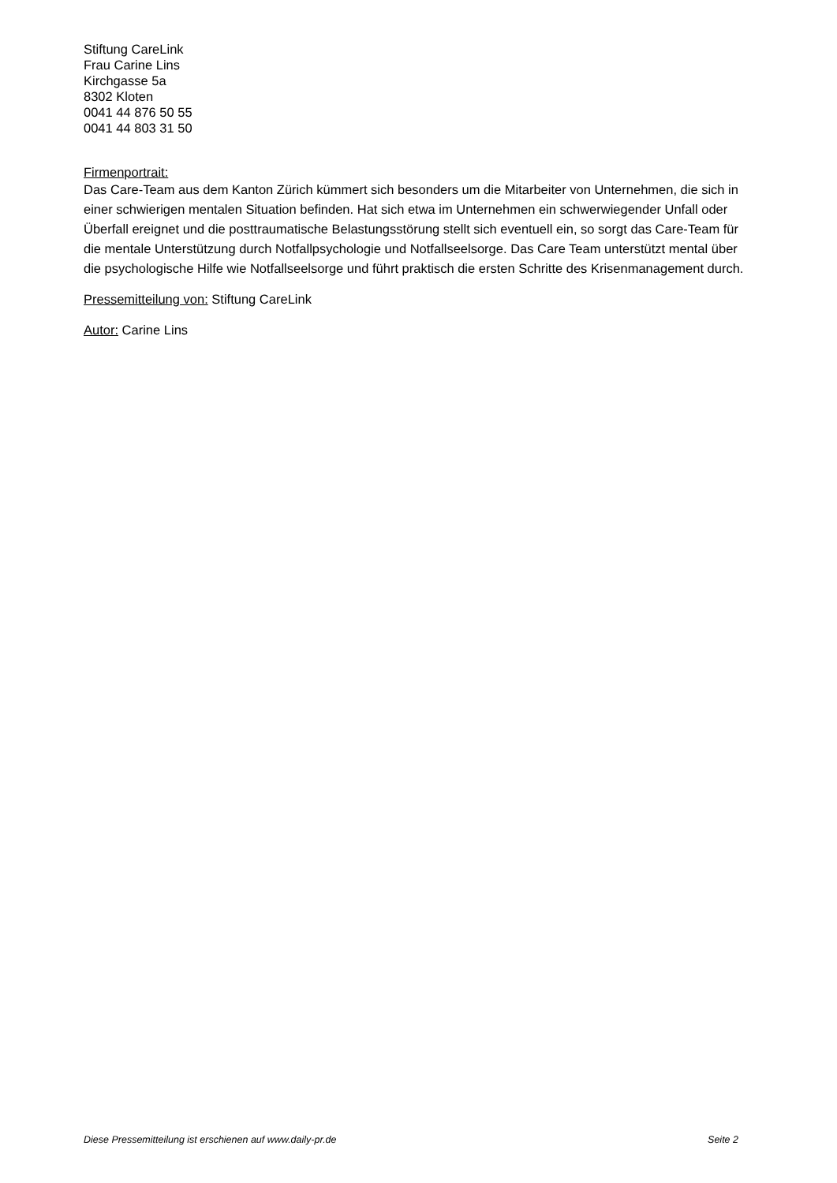Stiftung CareLink
Frau Carine Lins
Kirchgasse 5a
8302 Kloten
0041 44 876 50 55
0041 44 803 31 50
Firmenportrait:
Das Care-Team aus dem Kanton Zürich kümmert sich besonders um die Mitarbeiter von Unternehmen, die sich in einer schwierigen mentalen Situation befinden. Hat sich etwa im Unternehmen ein schwerwiegender Unfall oder Überfall ereignet und die posttraumatische Belastungsstörung stellt sich eventuell ein, so sorgt das Care-Team für die mentale Unterstützung durch Notfallpsychologie und Notfallseelsorge. Das Care Team unterstützt mental über die psychologische Hilfe wie Notfallseelsorge und führt praktisch die ersten Schritte des Krisenmanagement durch.
Pressemitteilung von: Stiftung CareLink
Autor: Carine Lins
Diese Pressemitteilung ist erschienen auf www.daily-pr.de Seite 2